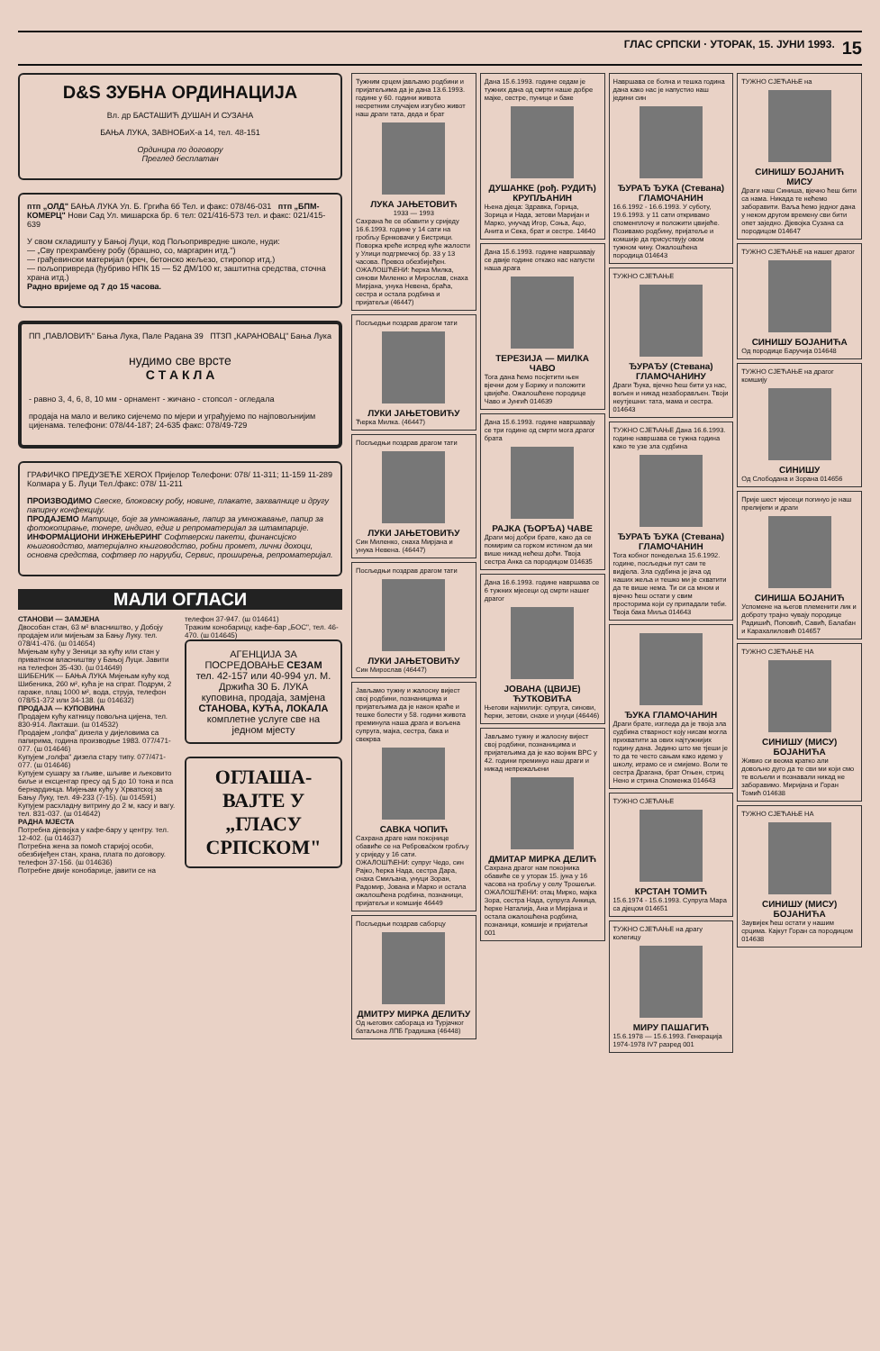ГЛАС СРПСКИ · УТОРАК, 15. ЈУНИ 1993. 15
D&S ЗУБНА ОРДИНАЦИЈА
Вл. др БАСТАШИЋ ДУШАН И СУЗАНА
БАЊА ЛУКА, ЗАВНОБиХ-а 14, тел. 48-151
Ординира по договору
Преглед бесплатан
птп „ОЛД" БАЊА ЛУКА Ул. Б. Гргића 6б Тел. и факс: 078/46-031 птп „БПМ-КОМЕРЦ" Нови Сад Ул. мишарска бр. 6 тел: 021/416-573 тел. и факс: 021/415-639
У свом складишту у Бањој Луци, код Пољопривредне школе, нуди:
— „Сву прехрамбену робу (брашно, со, маргарин итд.")
— грађевински материјал (креч, бетонско жељезо, стиропор итд.)
— пољопривреда (ђубриво НПК 15 — 52 ДМ/100 кг, заштитна средства, сточна храна итд.)
Радно вријеме од 7 до 15 часова.
ПП „ПАВЛОВИЋ" Бања Лука, Пале Радана 39 ПТЗП „КАРАНОВАЦ" Бања Лука
нудимо све врсте
С Т А К Л А
- равно 3, 4, 6, 8, 10 мм - орнамент - жичано - стопсол - огледала
продаја на мало и велико сијечемо по мјери и уграђујемо по најповољнијим цијенама. телефони: 078/44-187; 24-635 факс: 078/49-729
ГРАФИЧКО ПРЕДУЗЕЋЕ XEROX Пријелор Телефони: 078/ 11-311; 11-159 11-289 Колмара у Б. Луци Тел./факс: 078/ 11-211
ПРОИЗВОДИМО Свеске, блоковску робу, новине, плакате, захвалнице и другу папирну конфекцију.
ПРОДАЈЕМО Матрице, боје за умножавање, папир за умножавање, папир за фотокопирање, тонере, индиго, едиг и репроматеријал за штампарије.
ИНФОРМАЦИОНИ ИНЖЕЊЕРИНГ Софтверски пакети, финансијско књиговодство, материјално књиговодство, робни промет, лични дохоци, основна средства, софтвер по наруџби, Сервис, проширења, репроматеријал.
МАЛИ ОГЛАСИ
СТАНОВИ — ЗАМЈЕНА
Двособан стан, 63 м² власништво, у Добоју продајем или мијењам за Бању Луку. тел. 078/41-476. (ш 014654)
Мијењам кућу у Зеници за кућу или стан у приватном власништву у Бањој Луци. Јавити на телефон 35-430. (ш 014649)
ШИБЕНИК — БАЊА ЛУКА Мијењам кућу код Шибеника, 260 м², кућа је на спрат. Подрум, 2 гараже, плац 1000 м², вода, струја, телефон 078/51-372 или 34-138. (ш 014632)
ПРОДАЈА — КУПОВИНА
Продајем кућу катницу повољна цијена, тел. 830-914. Лакташи. (ш 014532)
Продајем „голфа" дизела у дијеловима са папирима, година производње 1983. 077/471-077. (ш 014646)
Купујем „голфа" дизела стару типу. 077/471-077. (ш 014646)
Купујем сушару за гљиве, шљиве и љековито биље и ексцентар пресу од 5 до 10 тона и пса бернардинца. Мијењам кућу у Хрватској за Бању Луку, тел. 49-233 (7-15). (ш 014591)
Купујем расхладну витрину до 2 м, касу и вагу. тел. 831-037. (ш 014642)
РАДНА МЈЕСТА
Потребна дјевојка у кафе-бару у центру. тел. 12-402. (ш 014637)
Потребна жена за помоћ старијој особи, обезбијеђен стан, храна, плата по договору. телефон 37-156. (ш 014636)
Потребне двије конобарице, јавити се на телефон 37-947. (ш 014641)
Тражим конобарицу, кафе-бар „БОС", тел. 46-470. (ш 014645)
АГЕНЦИЈА ЗА ПОСРЕДОВАЊЕ СЕЗАМ
тел. 42-157 или 40-994 ул. М. Држића 30 Б. ЛУКА
куповина, продаја, замјена
СТАНОВА, КУЋА, ЛОКАЛА
комплетне услуге све на једном мјесту
ОГЛАША-ВАЈТЕ У „ГЛАСУ СРПСКОМ"
Тужним срцем јављамо родбини и пријатељима да је дана 13.6.1993. године у 60. години живота несретним случајем изгубио живот наш драги тата, деда и брат
ЛУКА ЈАЊЕТОВИЋ
1933 — 1993Сахрана ће се обавити у сриједу 16.6.1993. године у 14 сати на гробљу Брнковачи у Бистрици. Поворка креће испред куће жалости у Улици подгрмечкој бр. 33 у 13 часова. Превоз обезбијеђен. ОЖАЛОШЋЕНИ: ћерка Милка, синови Миленко и Мирослав, снаха Мирјана, унука Невена, браћа, сестра и остала родбина и пријатељи (46447)
Посљедњи поздрав драгом тати
ЛУКИ ЈАЊЕТОВИЋУ
Ћерка Милка. (46447)
Посљедњи поздрав драгом тати
ЛУКИ ЈАЊЕТОВИЋУ
Син Миленко, снаха Мирјана и унука Невена. (46447)
Посљедњи поздрав драгом тати
ЛУКИ ЈАЊЕТОВИЋУ
Син Мирослав (46447)
Јављамо тужну и жалосну вијест свој родбини, познаницима и пријатељима да је након краће и тешке болести у 58. години живота преминула наша драга и вољена супруга, мајка, сестра, бака и свекрва
САВКА ЧОПИЋ
Сахрана драге нам покојнице обавиће се на Реброваčком гробљу у сриједу у 16 сати. ОЖАЛОШЋЕНИ: супруг Чедо, син Рајко, ћерка Нада, сестра Дара, снаха Смиљана, унуци Зоран, Радомир, Јована и Марко и остала ожалошћена родбина, познаници, пријатељи и комшије 46449
Посљедњи поздрав саборцу
ДМИТРУ МИРКА ДЕЛИЋУ
Од његових сабораца из Турјачког батаљона ЛПБ Градишка (46448)
Дана 15.6.1993. године седам је тужних дана од смрти наше добре мајке, сестре, пунице и баке
ДУШАНКЕ (рођ. РУДИЋ) КРУПЉАНИН
Њена дјеца: Здравка, Горица, Зорица и Нада, зетови Маријан и Марко, унучад Игор, Соња, Ацо, Анита и Сека, брат и сестре. 14640
Дана 15.6.1993. године навршавају се двије године откако нас напусти наша драга
ТЕРЕЗИЈА — МИЛКА ЧАВО
Тога дана ћемо посјетити њен вјечни дом у Борику и положити цвијеће. Ожалошћене породице Чавo и Јунгић 014639
Дана 15.6.1993. године навршавају се три године од смрти мога драгог брата
РАЈКА (ЂОРЂА) ЧАВЕ
Драги мој добри брате, како да се помирим са горком истином да ми више никад нећеш доћи. Твоја сестра Анка са породицом 014635
Дана 16.6.1993. године навршава се 6 тужних мјесеци од смрти нашег драгог
ЈОВАНА (ЦВИЈЕ) ЋУТКОВИЋА
Његови најмилији: супруга, синови, ћерки, зетови, снахе и унуци (46446)
Јављамо тужну и жалосну вијест свој родбини, познаницима и пријатељима да је као војник ВРС у 42. години преминуо наш драги и никад непрежаљени
ДМИТАР МИРКА ДЕЛИЋ
Сахрана драгог нам покојника обавиће се у уторак 15. јуна у 16 часова на гробљу у селу Трошељи. ОЖАЛОШЋЕНИ: отац Мирко, мајка Зора, сестра Нада, супруга Анкица, ћерке Наталија, Ана и Мирјана и остала ожалошћена родбина, познаници, комшије и пријатељи 001
Навршава се болна и тешка година дана како нас је напустио наш једини син
ЂУРАЂ ЂУКА (Стевана) ГЛАМОЧАНИН
16.6.1992 - 16.6.1993. У суботу, 19.6.1993. у 11 сати откривамо споменплочу и положити цвијеће. Позивамо родбину, пријатеље и комшије да присуствују овом тужном чину. Ожалошћена породица 014643
ТУЖНО СЈЕЋАЊЕ
ЂУРАЂУ (Стевана) ГЛАМОЧАНИНУ
Драги Ђука, вјечно ћеш бити уз нас, вољен и никад незаборављен. Твоји неутјешни: тата, мама и сестра. 014643
ТУЖНО СЈЕЋАЊЕ Дана 16.6.1993. године навршава се тужна година како те узе зла судбина
ЂУРАЂ ЂУКА (Стевана) ГЛАМОЧАНИН
Тога кобног понедељка 15.6.1992. године, посљедњи пут сам те видјела. Зла судбина је јача од наших жеља и тешко ми је схватити да те више нема. Ти си са мном и вјечно ћеш остати у свим просторима који су припадали теби. Твоја бака Миља 014643
ЂУКА ГЛАМОЧАНИН
Драги брате, изгледа да је твоја зла судбина стварност коју нисам могла прихватити за ових најтужнијих годину дана. Једино што ме тјеши је то да те често сањам како идемо у школу, играмо се и смијемо. Воли те сестра Драгана, брат Огњен, стриц Нено и стрина Споменка 014643
ТУЖНО СЈЕЋАЊЕ
КРСТАН ТОМИЋ
15.6.1974 - 15.6.1993. Супруга Мара са дјецом 014651
ТУЖНО СЈЕЋАЊЕ на драгу колегицу
МИРУ ПАШАГИЋ
15.6.1978 — 15.6.1993. Генерација 1974-1978 IV7 разред 001
ТУЖНО СЈЕЋАЊЕ на
СИНИШУ БОЈАНИЋ МИСУ
Драги наш Синиша, вјечно ћеш бити са нама. Никада те нећемо заборавити. Ваља ћемо једног дана у неком другом времену сви бити опет заједно. Дјевојка Сузана са породицом 014647
ТУЖНО СЈЕЋАЊЕ на нашег драгог
СИНИШУ БОЈАНИЋА
Од породице Баручија 014648
ТУЖНО СЈЕЋАЊЕ на драгог комшију
СИНИШУ
Од Слободана и Зорана 014656
Прије шест мјесеци погинуо је наш прелијепи и драги
СИНИША БОЈАНИЋ
Успомене на његов племенити лик и доброту трајно чувају породице Радишић, Поповић, Савић, Балабан и Карахалиловић 014657
ТУЖНО СЈЕЋАЊЕ НА
СИНИШУ (МИСУ) БОЈАНИЋА
Живио си веома кратко али довољно дуго да те сви ми који смо те вољели и познавали никад не заборавимо. Миријана и Горан Томић 014638
ТУЖНО СЈЕЋАЊЕ НА
СИНИШУ (МИСУ) БОЈАНИЋА
Заувијек ћеш остати у нашим срцима. Кајкут Горан са породицом 014638